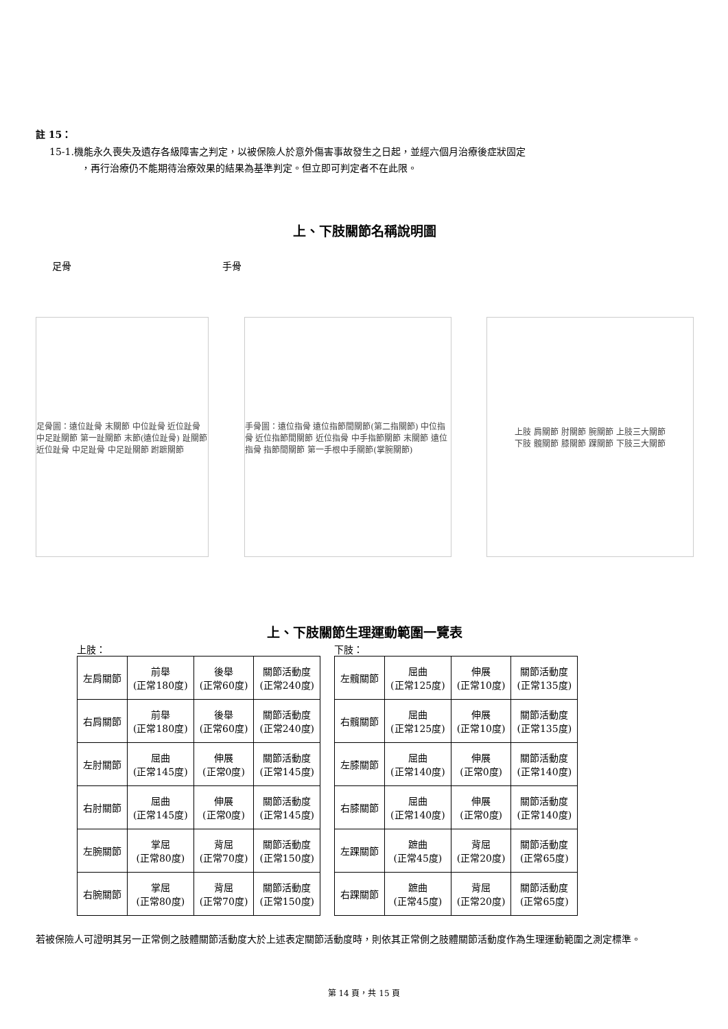註 15：
15-1.機能永久喪失及遺存各級障害之判定，以被保險人於意外傷害事故發生之日起，並經六個月治療後症狀固定
，再行治療仍不能期待治療效果的結果為基準判定。但立即可判定者不在此限。
上、下肢關節名稱說明圖
足骨 手骨
足骨圖：遠位趾骨 末關節 中位趾骨 近位趾骨 中足趾關節 第一趾關節 末節(遠位趾骨) 趾關節 近位趾骨 中足趾骨 中足趾關節 跗蹠關節
手骨圖：遠位指骨 遠位指節間關節(第二指關節) 中位指骨 近位指節間關節 近位指骨 中手指節關節 末關節 遠位指骨 指節間關節 第一手根中手關節(掌腕關節)
上肢 肩關節 肘關節 腕關節 上肢三大關節
下肢 髖關節 膝關節 踝關節 下肢三大關節
上、下肢關節生理運動範圍一覽表
上肢：
| 左肩關節 | 前舉 (正常180度) | 後舉 (正常60度) | 關節活動度 (正常240度) |
| 右肩關節 | 前舉 (正常180度) | 後舉 (正常60度) | 關節活動度 (正常240度) |
| 左肘關節 | 屈曲 (正常145度) | 伸展 (正常0度) | 關節活動度 (正常145度) |
| 右肘關節 | 屈曲 (正常145度) | 伸展 (正常0度) | 關節活動度 (正常145度) |
| 左腕關節 | 掌屈 (正常80度) | 背屈 (正常70度) | 關節活動度 (正常150度) |
| 右腕關節 | 掌屈 (正常80度) | 背屈 (正常70度) | 關節活動度 (正常150度) |
下肢：
| 左髖關節 | 屈曲 (正常125度) | 伸展 (正常10度) | 關節活動度 (正常135度) |
| 右髖關節 | 屈曲 (正常125度) | 伸展 (正常10度) | 關節活動度 (正常135度) |
| 左膝關節 | 屈曲 (正常140度) | 伸展 (正常0度) | 關節活動度 (正常140度) |
| 右膝關節 | 屈曲 (正常140度) | 伸展 (正常0度) | 關節活動度 (正常140度) |
| 左踝關節 | 蹠曲 (正常45度) | 背屈 (正常20度) | 關節活動度 (正常65度) |
| 右踝關節 | 蹠曲 (正常45度) | 背屈 (正常20度) | 關節活動度 (正常65度) |
若被保險人可證明其另一正常側之肢體關節活動度大於上述表定關節活動度時，則依其正常側之肢體關節活動度作為生理運動範圍之測定標準。
第 14 頁，共 15 頁